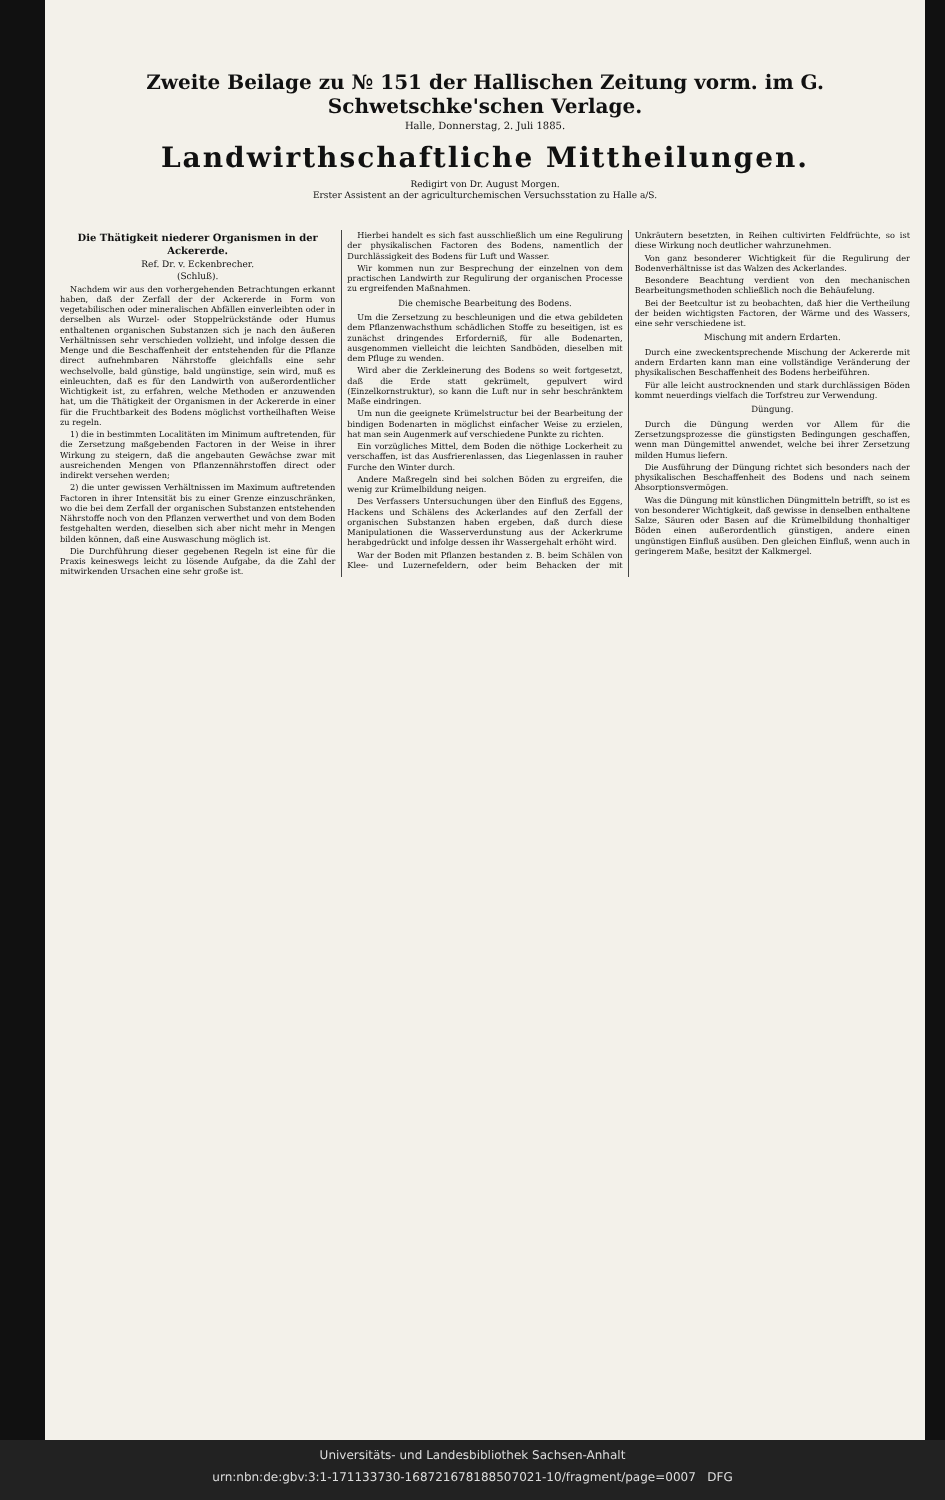Zweite Beilage zu № 151 der Halli­schen Zeitung vorm. im G. Schwetschke'schen Verlage.
Halle, Donnerstag, 2. Juli 1885.
Landwirthschaftliche Mittheilungen.
Redigirt von Dr. August Morgen.
Erster Assistent an der agriculturchemischen Versuchsstation zu Halle a/S.
Die Thätigkeit niederer Organismen in der Ackererde.
Ref. Dr. v. Eckenbrecher.
(Schluß).
Nachdem wir aus den vorhergehenden Betrachtungen erkannt haben, daß der Zerfall der der Ackererde in Form von vegetabilischen oder mineralischen Abfällen einverleibten oder in derselben als Wurzel- oder Stoppelrückstände oder Humus enthaltenen organischen Substanzen sich je nach den äußeren Verhältnissen sehr verschieden vollzieht, und infolge dessen die Menge und die Beschaffenheit der entstehenden für die Pflanze direct aufnehmbaren Nährstoffe gleichfalls eine sehr wechselvolle, bald günstige, bald ungünstige, sein wird, muß es einleuchten, daß es für den Landwirth von außerordentlicher Wichtigkeit ist, zu erfahren, welche Methoden er anzuwenden hat, um die Thätigkeit der Organismen in der Ackererde in einer für die Fruchtbarkeit des Bodens möglichst vortheilhaften Weise zu regeln.
1) die in bestimmten Localitäten im Minimum auftretenden, für die Zersetzung maßgebenden Factoren in der Weise in ihrer Wirkung zu steigern, daß die angebauten Gewächse zwar mit ausreichenden Mengen von Pflanzennährstoffen direct oder indirekt versehen werden;
2) die unter gewissen Verhältnissen im Maximum auftretenden Factoren in ihrer Intensität bis zu einer Grenze einzuschränken, wo die bei dem Zerfall der organischen Substanzen entstehenden Nährstoffe noch von den Pflanzen verwerthet und von dem Boden festgehalten werden, dieselben sich aber nicht mehr in Mengen bilden können, daß eine Auswaschung möglich ist.
Die Durchführung dieser gegebenen Regeln ist eine für die Praxis keineswegs leicht zu lösende Aufgabe, da die Zahl der mitwirkenden Ursachen eine sehr große ist.
Hierbei handelt es sich fast ausschließlich um eine Regulirung der physikalischen Factoren des Bodens, namentlich der Durchlässigkeit des Bodens für Luft und Wasser.
Wir kommen nun zur Besprechung der einzelnen von dem practischen Landwirth zur Regulirung der organischen Processe zu ergreifenden Maßnahmen.
Die chemische Bearbeitung des Bodens.
Um die Zersetzung zu beschleunigen und die etwa gebildeten dem Pflanzenwachsthum schädlichen Stoffe zu beseitigen, ist es zunächst dringendes Erforderniß, für alle Bodenarten, ausgenommen vielleicht die leichten Sandböden, dieselben mit dem Pfluge zu wenden.
Wird aber die Zerkleinerung des Bodens so weit fortgesetzt, daß die Erde statt gekrümelt, gepulvert wird (Einzelkornstruktur), so kann die Luft nur in sehr beschränktem Maße eindringen.
Um nun die geeignete Krümelstructur bei der Bearbeitung der bindigen Bodenarten in möglichst einfacher Weise zu erzielen, hat man sein Augenmerk auf verschiedene Punkte zu richten.
Ein vorzügliches Mittel, dem Boden die nöthige Lockerheit zu verschaffen, ist das Ausfrierenlassen, das Liegenlassen in rauher Furche den Winter durch.
Andere Maßregeln sind bei solchen Böden zu ergreifen, die wenig zur Krümelbildung neigen.
Des Verfassers Untersuchungen über den Einfluß des Eggens, Hackens und Schälens des Ackerlandes auf den Zerfall der organischen Substanzen haben ergeben, daß durch diese Manipulationen die Wasserverdunstung aus der Ackerkrume herabgedrückt und infolge dessen ihr Wassergehalt erhöht wird.
War der Boden mit Pflanzen bestanden z. B. beim Schälen von Klee- und Luzernefeldern, oder beim Behacken der mit Unkräutern besetzten, in Reihen cultivirten Feldfrüchte, so ist diese Wirkung noch deutlicher wahrzunehmen.
Von ganz besonderer Wichtigkeit für die Regulirung der Bodenverhältnisse ist das Walzen des Ackerlandes.
Besondere Beachtung verdient von den mechanischen Bearbeitungsmethoden schließlich noch die Behäufelung.
Bei der Beetcultur ist zu beobachten, daß hier die Vertheilung der beiden wichtigsten Factoren, der Wärme und des Wassers, eine sehr verschiedene ist.
Mischung mit andern Erdarten.
Durch eine zweckentsprechende Mischung der Ackererde mit andern Erdarten kann man eine vollständige Veränderung der physikalischen Beschaffenheit des Bodens herbeiführen.
Für alle leicht austrocknenden und stark durchlässigen Böden kommt neuerdings vielfach die Torfstreu zur Verwendung.
Düngung.
Durch die Düngung werden vor Allem für die Zersetzungsprozesse die günstigsten Bedingungen geschaffen, wenn man Düngemittel anwendet, welche bei ihrer Zersetzung milden Humus liefern.
Die Ausführung der Düngung richtet sich besonders nach der physikalischen Beschaffenheit des Bodens und nach seinem Absorptionsvermögen.
Was die Düngung mit künstlichen Düngmitteln betrifft, so ist es von besonderer Wichtigkeit, daß gewisse in denselben enthaltene Salze, Säuren oder Basen auf die Krümelbildung thonhaltiger Böden einen außerordentlich günstigen, andere einen ungünstigen Einfluß ausüben. Den gleichen Einfluß, wenn auch in geringerem Maße, besitzt der Kalkmergel.
Universitäts- und Landesbibliothek Sachsen-Anhalt
urn:nbn:de:gbv:3:1-171133730-16872167818850702​1-10/fragment/page=0007 DFG